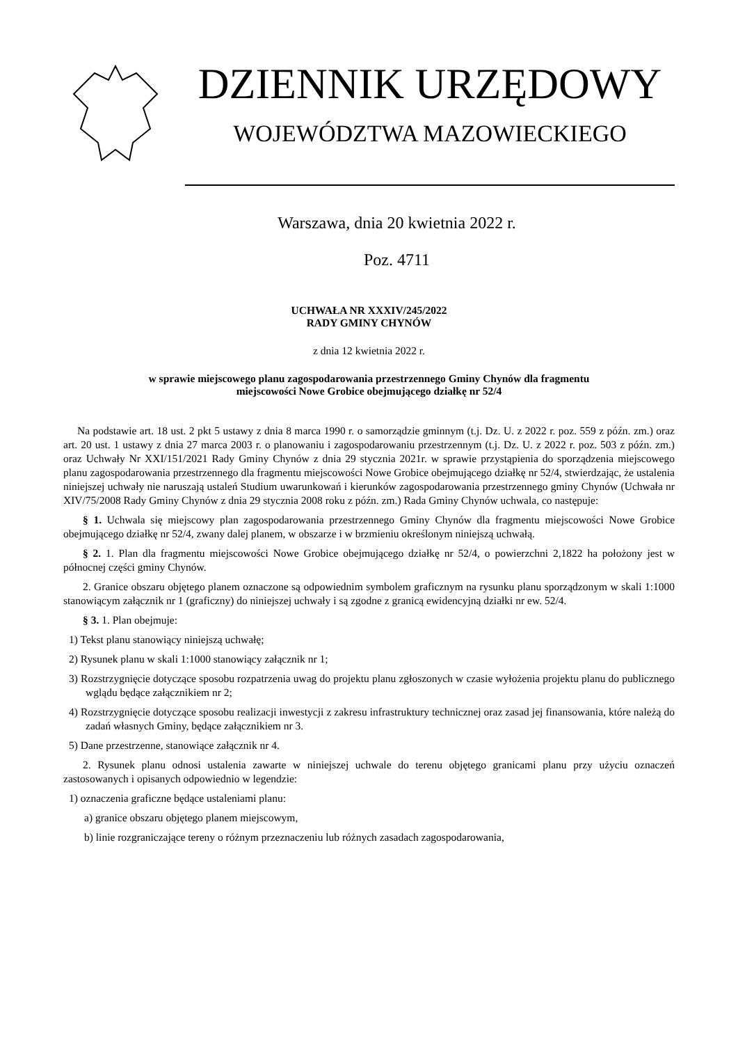DZIENNIK URZĘDOWY
WOJEWÓDZTWA MAZOWIECKIEGO
Warszawa, dnia 20 kwietnia 2022 r.
Poz. 4711
UCHWAŁA NR XXXIV/245/2022
RADY GMINY CHYNÓW
z dnia 12 kwietnia 2022 r.
w sprawie miejscowego planu zagospodarowania przestrzennego Gminy Chynów dla fragmentu
miejscowości Nowe Grobice obejmującego działkę nr 52/4
Na podstawie art. 18 ust. 2 pkt 5 ustawy z dnia 8 marca 1990 r. o samorządzie gminnym (t.j. Dz. U. z 2022 r. poz. 559 z późn. zm.) oraz art. 20 ust. 1 ustawy z dnia 27 marca 2003 r. o planowaniu i zagospodarowaniu przestrzennym (t.j. Dz. U. z 2022 r. poz. 503 z późn. zm.) oraz Uchwały Nr XXI/151/2021 Rady Gminy Chynów z dnia 29 stycznia 2021r. w sprawie przystąpienia do sporządzenia miejscowego planu zagospodarowania przestrzennego dla fragmentu miejscowości Nowe Grobice obejmującego działkę nr 52/4, stwierdzając, że ustalenia niniejszej uchwały nie naruszają ustaleń Studium uwarunkowań i kierunków zagospodarowania przestrzennego gminy Chynów (Uchwała nr XIV/75/2008 Rady Gminy Chynów z dnia 29 stycznia 2008 roku z późn. zm.) Rada Gminy Chynów uchwala, co następuje:
§ 1. Uchwala się miejscowy plan zagospodarowania przestrzennego Gminy Chynów dla fragmentu miejscowości Nowe Grobice obejmującego działkę nr 52/4, zwany dalej planem, w obszarze i w brzmieniu określonym niniejszą uchwałą.
§ 2. 1. Plan dla fragmentu miejscowości Nowe Grobice obejmującego działkę nr 52/4, o powierzchni 2,1822 ha położony jest w północnej części gminy Chynów.
2. Granice obszaru objętego planem oznaczone są odpowiednim symbolem graficznym na rysunku planu sporządzonym w skali 1:1000 stanowiącym załącznik nr 1 (graficzny) do niniejszej uchwały i są zgodne z granicą ewidencyjną działki nr ew. 52/4.
§ 3. 1. Plan obejmuje:
1) Tekst planu stanowiący niniejszą uchwałę;
2) Rysunek planu w skali 1:1000 stanowiący załącznik nr 1;
3) Rozstrzygnięcie dotyczące sposobu rozpatrzenia uwag do projektu planu zgłoszonych w czasie wyłożenia projektu planu do publicznego wglądu będące załącznikiem nr 2;
4) Rozstrzygnięcie dotyczące sposobu realizacji inwestycji z zakresu infrastruktury technicznej oraz zasad jej finansowania, które należą do zadań własnych Gminy, będące załącznikiem nr 3.
5) Dane przestrzenne, stanowiące załącznik nr 4.
2. Rysunek planu odnosi ustalenia zawarte w niniejszej uchwale do terenu objętego granicami planu przy użyciu oznaczeń zastosowanych i opisanych odpowiednio w legendzie:
1) oznaczenia graficzne będące ustaleniami planu:
a) granice obszaru objętego planem miejscowym,
b) linie rozgraniczające tereny o różnym przeznaczeniu lub różnych zasadach zagospodarowania,